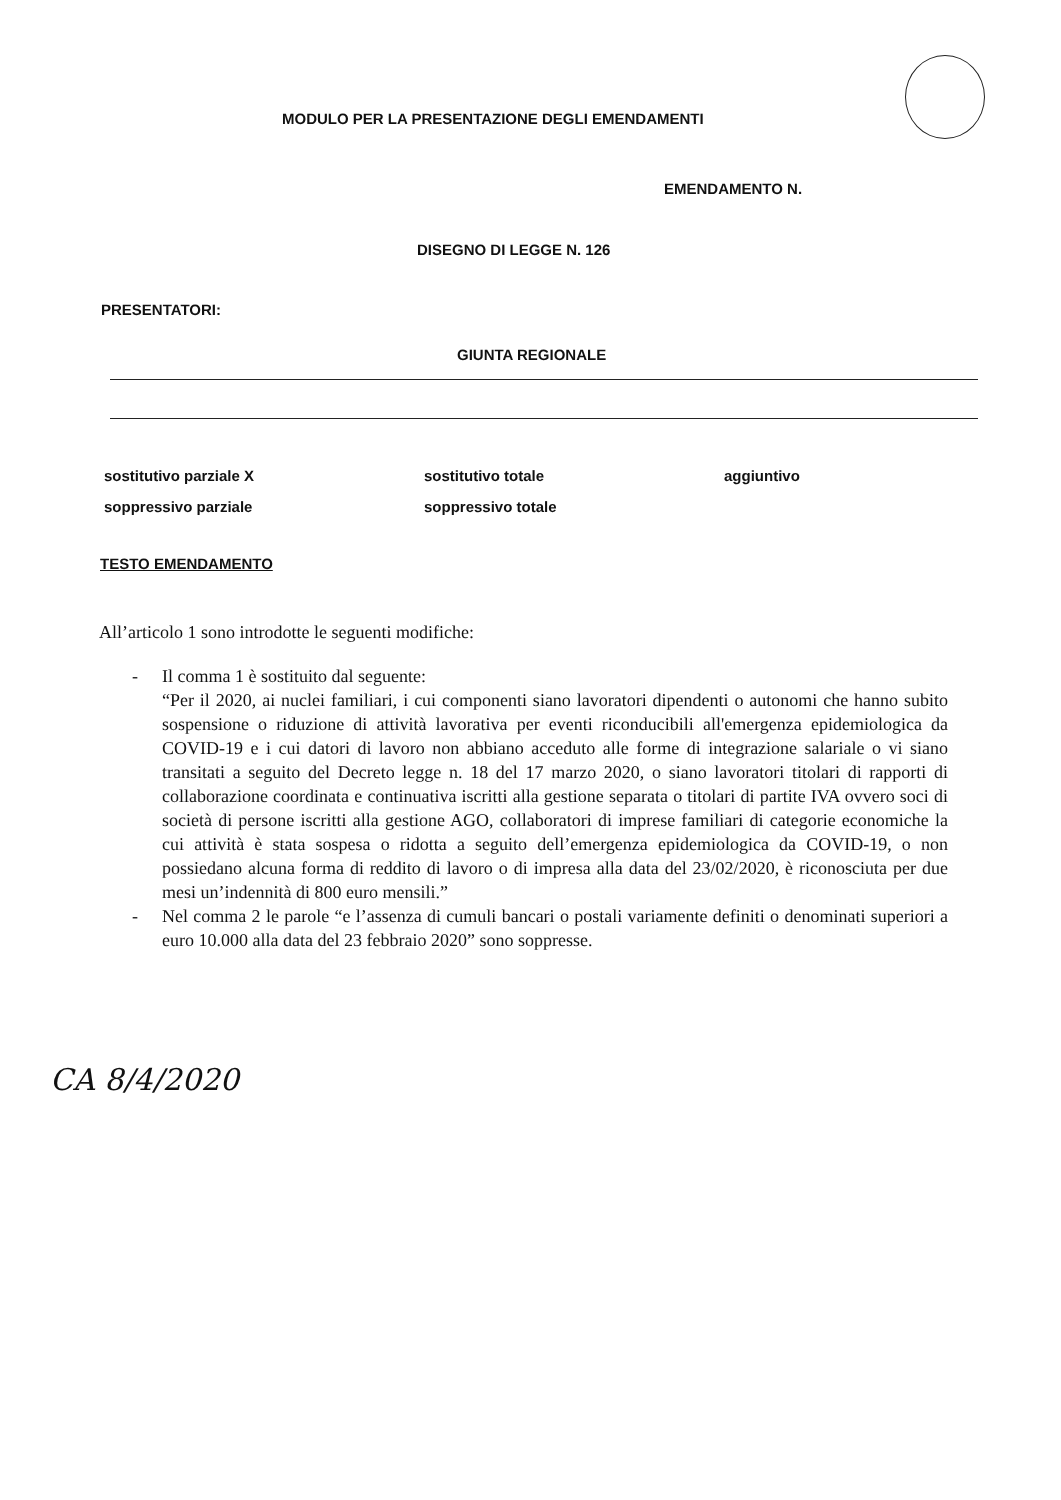MODULO PER LA PRESENTAZIONE DEGLI EMENDAMENTI
EMENDAMENTO N.
DISEGNO DI LEGGE N. 126
PRESENTATORI:
GIUNTA REGIONALE
sostitutivo parziale X
sostitutivo totale
aggiuntivo
soppressivo parziale
soppressivo totale
TESTO EMENDAMENTO
All’articolo 1 sono introdotte le seguenti modifiche:
- Il comma 1 è sostituito dal seguente:
“Per il 2020, ai nuclei familiari, i cui componenti siano lavoratori dipendenti o autonomi che hanno subito sospensione o riduzione di attività lavorativa per eventi riconducibili all'emergenza epidemiologica da COVID-19 e i cui datori di lavoro non abbiano acceduto alle forme di integrazione salariale o vi siano transitati a seguito del Decreto legge n. 18 del 17 marzo 2020, o siano lavoratori titolari di rapporti di collaborazione coordinata e continuativa iscritti alla gestione separata o titolari di partite IVA ovvero soci di società di persone iscritti alla gestione AGO, collaboratori di imprese familiari di categorie economiche la cui attività è stata sospesa o ridotta a seguito dell’emergenza epidemiologica da COVID-19, o non possiedano alcuna forma di reddito di lavoro o di impresa alla data del 23/02/2020, è riconosciuta per due mesi un’indennità di 800 euro mensili.”
- Nel comma 2 le parole “e l’assenza di cumuli bancari o postali variamente definiti o denominati superiori a euro 10.000 alla data del 23 febbraio 2020” sono soppresse.
CA 8/4/2020